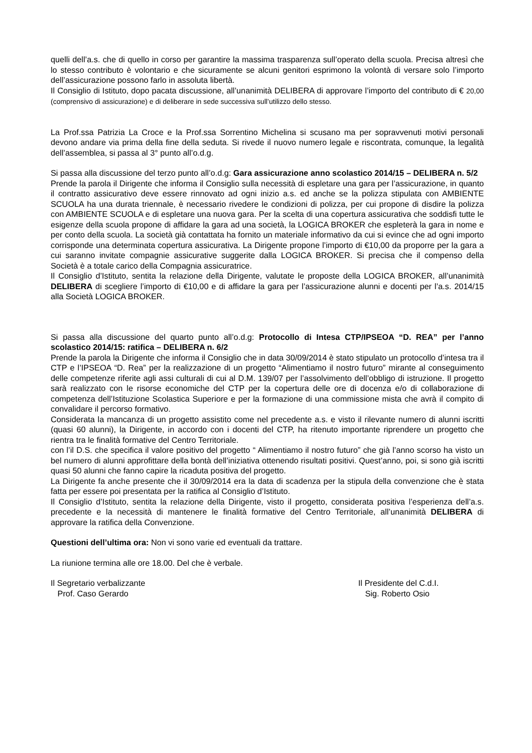quelli dell’a.s. che di quello in corso per garantire la massima trasparenza sull’operato della scuola. Precisa altresì che lo stesso contributo è volontario e che sicuramente se alcuni genitori esprimono la volontà di versare solo l’importo dell’assicurazione possono farlo in assoluta libertà.
Il Consiglio di Istituto, dopo pacata discussione, all’unanimità DELIBERA di approvare l’importo del contributo di € 20,00 (comprensivo di assicurazione) e di deliberare in sede successiva sull’utilizzo dello stesso.
La Prof.ssa Patrizia La Croce e la Prof.ssa Sorrentino Michelina si scusano ma per sopravvenuti motivi personali devono andare via prima della fine della seduta. Si rivede il nuovo numero legale e riscontrata, comunque, la legalità dell’assemblea, si passa al 3° punto all’o.d.g.
Si passa alla discussione del terzo punto all’o.d.g: Gara assicurazione anno scolastico 2014/15 – DELIBERA n. 5/2
Prende la parola il Dirigente che informa il Consiglio sulla necessità di espletare una gara per l’assicurazione, in quanto il contratto assicurativo deve essere rinnovato ad ogni inizio a.s. ed anche se la polizza stipulata con AMBIENTE SCUOLA ha una durata triennale, è necessario rivedere le condizioni di polizza, per cui propone di disdire la polizza con AMBIENTE SCUOLA e di espletare una nuova gara. Per la scelta di una copertura assicurativa che soddisfi tutte le esigenze della scuola propone di affidare la gara ad una società, la LOGICA BROKER che espleterà la gara in nome e per conto della scuola. La società già contattata ha fornito un materiale informativo da cui si evince che ad ogni importo corrisponde una determinata copertura assicurativa. La Dirigente propone l’importo di €10,00 da proporre per la gara a cui saranno invitate compagnie assicurative suggerite dalla LOGICA BROKER. Si precisa che il compenso della Società è a totale carico della Compagnia assicuratrice.
Il Consiglio d’Istituto, sentita la relazione della Dirigente, valutate le proposte della LOGICA BROKER, all’unanimità DELIBERA di scegliere l’importo di €10,00 e di affidare la gara per l’assicurazione alunni e docenti per l’a.s. 2014/15 alla Società LOGICA BROKER.
Si passa alla discussione del quarto punto all’o.d.g: Protocollo di Intesa CTP/IPSEOA “D. REA” per l’anno scolastico 2014/15: ratifica – DELIBERA n. 6/2
Prende la parola la Dirigente che informa il Consiglio che in data 30/09/2014 è stato stipulato un protocollo d’intesa tra il CTP e l’IPSEOA “D. Rea” per la realizzazione di un progetto “Alimentiamo il nostro futuro” mirante al conseguimento delle competenze riferite agli assi culturali di cui al D.M. 139/07 per l’assolvimento dell’obbligo di istruzione. Il progetto sarà realizzato con le risorse economiche del CTP per la copertura delle ore di docenza e/o di collaborazione di competenza dell’Istituzione Scolastica Superiore e per la formazione di una commissione mista che avrà il compito di convalidare il percorso formativo.
Considerata la mancanza di un progetto assistito come nel precedente a.s. e visto il rilevante numero di alunni iscritti (quasi 60 alunni), la Dirigente, in accordo con i docenti del CTP, ha ritenuto importante riprendere un progetto che rientra tra le finalità formative del Centro Territoriale.
con l’il D.S. che specifica il valore positivo del progetto “ Alimentiamo il nostro futuro” che già l’anno scorso ha visto un bel numero di alunni approfittare della bontà dell’iniziativa ottenendo risultati positivi. Quest’anno, poi, si sono già iscritti quasi 50 alunni che fanno capire la ricaduta positiva del progetto.
La Dirigente fa anche presente che il 30/09/2014 era la data di scadenza per la stipula della convenzione che è stata fatta per essere poi presentata per la ratifica al Consiglio d’Istituto.
Il Consiglio d’Istituto, sentita la relazione della Dirigente, visto il progetto, considerata positiva l’esperienza dell’a.s. precedente e la necessità di mantenere le finalità formative del Centro Territoriale, all’unanimità DELIBERA di approvare la ratifica della Convenzione.
Questioni dell’ultima ora: Non vi sono varie ed eventuali da trattare.
La riunione termina alle ore 18.00. Del che è verbale.
Il Segretario verbalizzante
Prof. Caso Gerardo
Il Presidente del C.d.I.
Sig. Roberto Osio